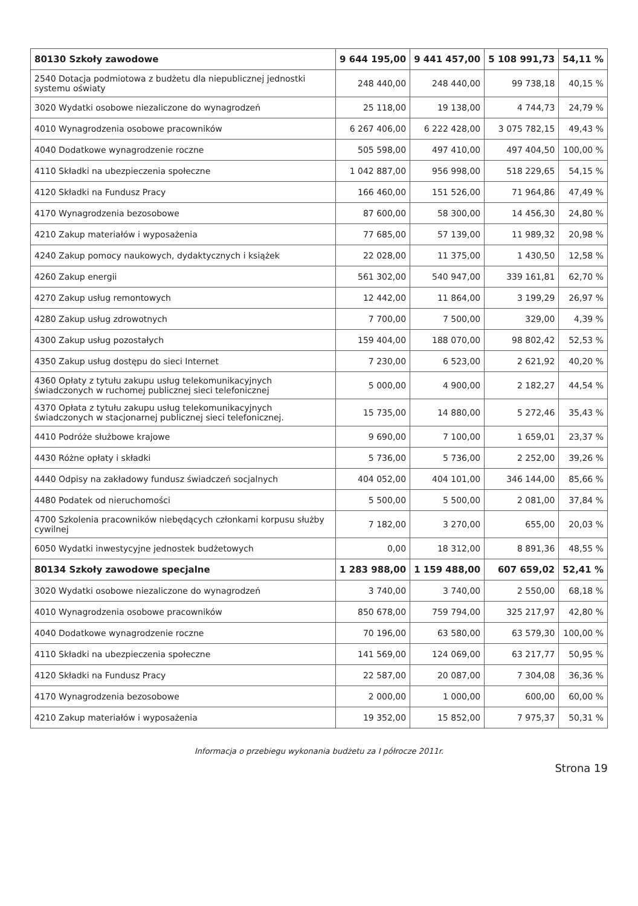| 80130 Szkoły zawodowe | 9 644 195,00 | 9 441 457,00 | 5 108 991,73 | 54,11 % |
| 2540 Dotacja podmiotowa z budżetu dla niepublicznej jednostki systemu oświaty | 248 440,00 | 248 440,00 | 99 738,18 | 40,15 % |
| 3020 Wydatki osobowe niezaliczone do wynagrodzeń | 25 118,00 | 19 138,00 | 4 744,73 | 24,79 % |
| 4010 Wynagrodzenia osobowe pracowników | 6 267 406,00 | 6 222 428,00 | 3 075 782,15 | 49,43 % |
| 4040 Dodatkowe wynagrodzenie roczne | 505 598,00 | 497 410,00 | 497 404,50 | 100,00 % |
| 4110 Składki na ubezpieczenia społeczne | 1 042 887,00 | 956 998,00 | 518 229,65 | 54,15 % |
| 4120 Składki na Fundusz Pracy | 166 460,00 | 151 526,00 | 71 964,86 | 47,49 % |
| 4170 Wynagrodzenia bezosobowe | 87 600,00 | 58 300,00 | 14 456,30 | 24,80 % |
| 4210 Zakup materiałów i wyposażenia | 77 685,00 | 57 139,00 | 11 989,32 | 20,98 % |
| 4240 Zakup pomocy naukowych, dydaktycznych i książek | 22 028,00 | 11 375,00 | 1 430,50 | 12,58 % |
| 4260 Zakup energii | 561 302,00 | 540 947,00 | 339 161,81 | 62,70 % |
| 4270 Zakup usług remontowych | 12 442,00 | 11 864,00 | 3 199,29 | 26,97 % |
| 4280 Zakup usług zdrowotnych | 7 700,00 | 7 500,00 | 329,00 | 4,39 % |
| 4300 Zakup usług pozostałych | 159 404,00 | 188 070,00 | 98 802,42 | 52,53 % |
| 4350 Zakup usług dostępu do sieci Internet | 7 230,00 | 6 523,00 | 2 621,92 | 40,20 % |
| 4360 Opłaty z tytułu zakupu usług telekomunikacyjnych świadczonych w ruchomej publicznej sieci telefonicznej | 5 000,00 | 4 900,00 | 2 182,27 | 44,54 % |
| 4370 Opłata z tytułu zakupu usług telekomunikacyjnych świadczonych w stacjonarnej publicznej sieci telefonicznej. | 15 735,00 | 14 880,00 | 5 272,46 | 35,43 % |
| 4410 Podróże służbowe krajowe | 9 690,00 | 7 100,00 | 1 659,01 | 23,37 % |
| 4430 Różne opłaty i składki | 5 736,00 | 5 736,00 | 2 252,00 | 39,26 % |
| 4440 Odpisy na zakładowy fundusz świadczeń socjalnych | 404 052,00 | 404 101,00 | 346 144,00 | 85,66 % |
| 4480 Podatek od nieruchomości | 5 500,00 | 5 500,00 | 2 081,00 | 37,84 % |
| 4700 Szkolenia pracowników niebędących członkami korpusu służby cywilnej | 7 182,00 | 3 270,00 | 655,00 | 20,03 % |
| 6050 Wydatki inwestycyjne jednostek budżetowych | 0,00 | 18 312,00 | 8 891,36 | 48,55 % |
| 80134 Szkoły zawodowe specjalne | 1 283 988,00 | 1 159 488,00 | 607 659,02 | 52,41 % |
| 3020 Wydatki osobowe niezaliczone do wynagrodzeń | 3 740,00 | 3 740,00 | 2 550,00 | 68,18 % |
| 4010 Wynagrodzenia osobowe pracowników | 850 678,00 | 759 794,00 | 325 217,97 | 42,80 % |
| 4040 Dodatkowe wynagrodzenie roczne | 70 196,00 | 63 580,00 | 63 579,30 | 100,00 % |
| 4110 Składki na ubezpieczenia społeczne | 141 569,00 | 124 069,00 | 63 217,77 | 50,95 % |
| 4120 Składki na Fundusz Pracy | 22 587,00 | 20 087,00 | 7 304,08 | 36,36 % |
| 4170 Wynagrodzenia bezosobowe | 2 000,00 | 1 000,00 | 600,00 | 60,00 % |
| 4210 Zakup materiałów i wyposażenia | 19 352,00 | 15 852,00 | 7 975,37 | 50,31 % |
Informacja o przebiegu wykonania budżetu za I półrocze 2011r.
Strona 19